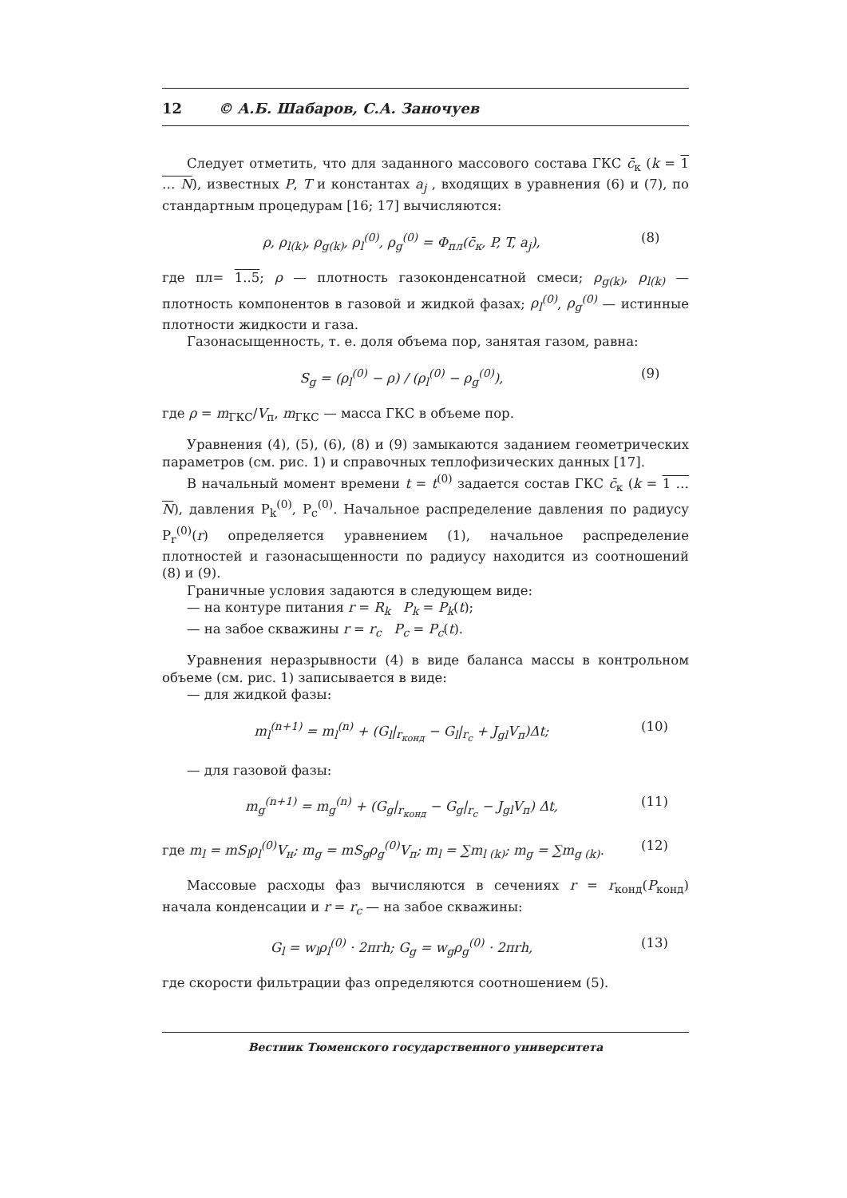12 © А.Б. Шабаров, С.А. Заночуев
Следует отметить, что для заданного массового состава ГКС c̄<sub>к</sub> (k = 1 … N), известных P, T и константах a<sub>j</sub> , входящих в уравнения (6) и (7), по стандартным процедурам [16; 17] вычисляются:
ρ, ρ<sub>l(k)</sub>, ρ<sub>g(k)</sub>, ρ<sub>l</sub><sup>(0)</sup>, ρ<sub>g</sub><sup>(0)</sup> = Φ<sub>пл</sub>(c̄<sub>к</sub>, P, T, a<sub>j</sub>),
(8)
где пл= 1..5; ρ — плотность газоконденсатной смеси; ρ<sub>g(k)</sub>, ρ<sub>l(k)</sub> — плотность компонентов в газовой и жидкой фазах; ρ<sub>l</sub><sup>(0)</sup>, ρ<sub>g</sub><sup>(0)</sup> — истинные плотности жидкости и газа.
Газонасыщенность, т. е. доля объема пор, занятая газом, равна:
S<sub>g</sub> = (ρ<sub>l</sub><sup>(0)</sup> − ρ) / (ρ<sub>l</sub><sup>(0)</sup> − ρ<sub>g</sub><sup>(0)</sup>),
(9)
где ρ = m<sub>ГКС</sub>/V<sub>п</sub>, m<sub>ГКС</sub> — масса ГКС в объеме пор.
Уравнения (4), (5), (6), (8) и (9) замыкаются заданием геометрических параметров (см. рис. 1) и справочных теплофизических данных [17].
В начальный момент времени t = t<sup>(0)</sup> задается состав ГКС c̄<sub>к</sub> (k = 1 … N), давления P<sub>k</sub><sup>(0)</sup>, P<sub>c</sub><sup>(0)</sup>. Начальное распределение давления по радиусу P<sub>r</sub><sup>(0)</sup>(r) определяется уравнением (1), начальное распределение плотностей и газонасыщенности по радиусу находится из соотношений (8) и (9).
Граничные условия задаются в следующем виде:
— на контуре питания r = R<sub>k</sub> P<sub>k</sub> = P<sub>k</sub>(t);
— на забое скважины r = r<sub>c</sub> P<sub>c</sub> = P<sub>c</sub>(t).
Уравнения неразрывности (4) в виде баланса массы в контрольном объеме (см. рис. 1) записывается в виде:
— для жидкой фазы:
m<sub>l</sub><sup>(n+1)</sup> = m<sub>l</sub><sup>(n)</sup> + (G<sub>l</sub>|<sub>r<sub>конд</sub></sub> − G<sub>l</sub>|<sub>r<sub>c</sub></sub> + J<sub>gl</sub>V<sub>п</sub>)Δt;
(10)
— для газовой фазы:
m<sub>g</sub><sup>(n+1)</sup> = m<sub>g</sub><sup>(n)</sup> + (G<sub>g</sub>|<sub>r<sub>конд</sub></sub> − G<sub>g</sub>|<sub>r<sub>c</sub></sub> − J<sub>gl</sub>V<sub>п</sub>) Δt,
(11)
где m<sub>l</sub> = mS<sub>l</sub>ρ<sub>l</sub><sup>(0)</sup>V<sub>н</sub>; m<sub>g</sub> = mS<sub>g</sub>ρ<sub>g</sub><sup>(0)</sup>V<sub>п</sub>; m<sub>l</sub> = ∑m<sub>l (k)</sub>; m<sub>g</sub> = ∑m<sub>g (k)</sub>.
(12)
Массовые расходы фаз вычисляются в сечениях r = r<sub>конд</sub>(P<sub>конд</sub>) начала конденсации и r = r<sub>c</sub> — на забое скважины:
G<sub>l</sub> = w<sub>l</sub>ρ<sub>l</sub><sup>(0)</sup> · 2πrh; G<sub>g</sub> = w<sub>g</sub>ρ<sub>g</sub><sup>(0)</sup> · 2πrh,
(13)
где скорости фильтрации фаз определяются соотношением (5).
Вестник Тюменского государственного университета